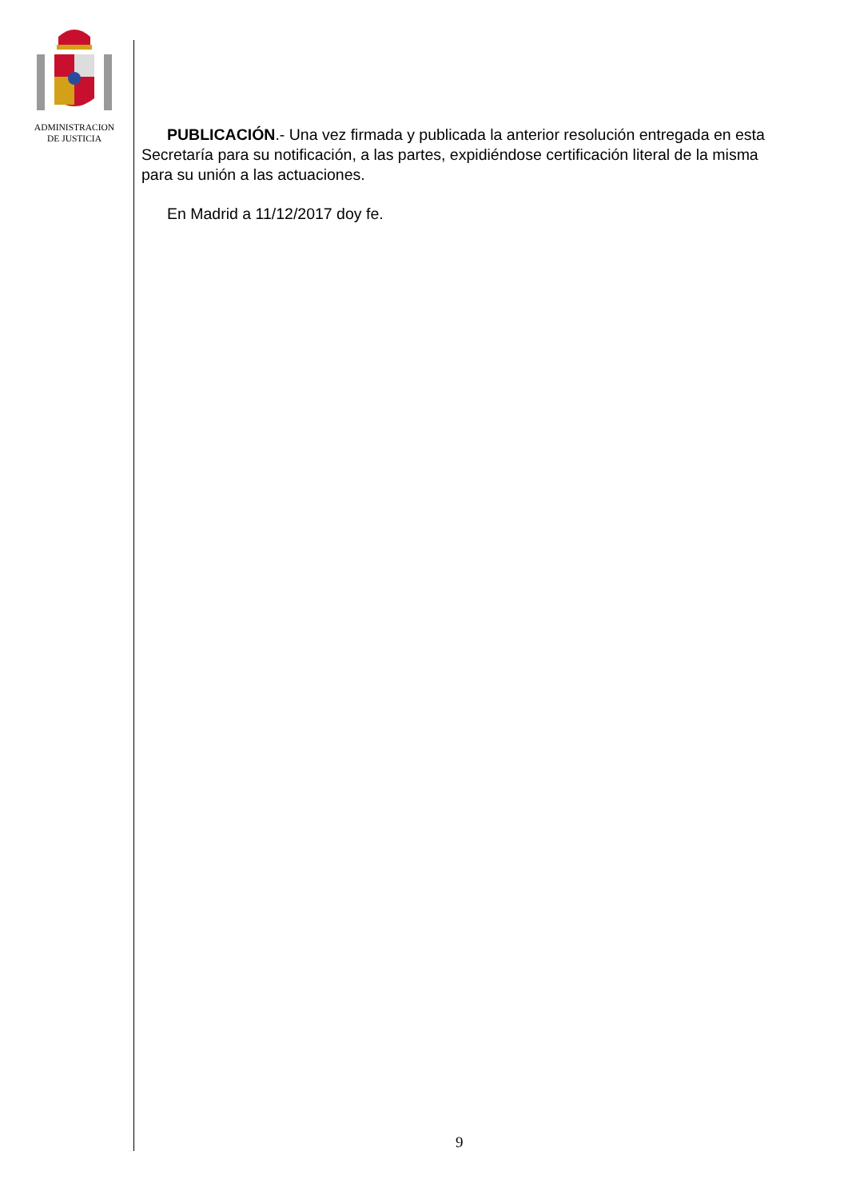ADMINISTRACION
DE JUSTICIA
PUBLICACIÓN.- Una vez firmada y publicada la anterior resolución entregada en esta Secretaría para su notificación, a las partes, expidiéndose certificación literal de la misma para su unión a las actuaciones.
En Madrid a 11/12/2017 doy fe.
9